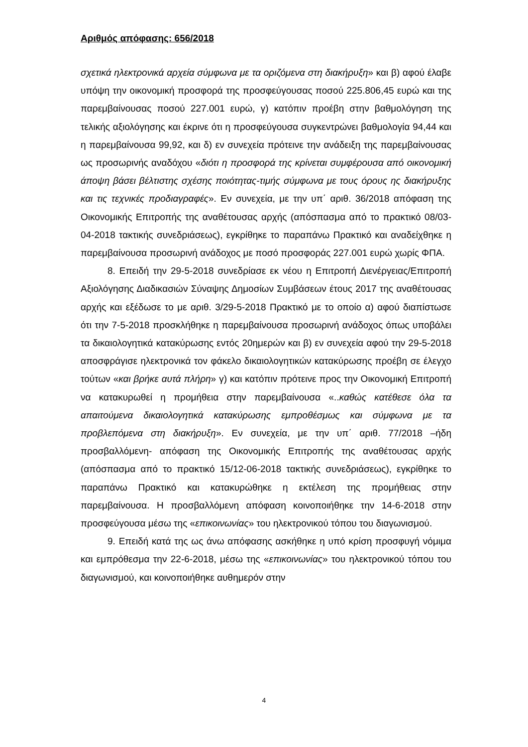Αριθμός απόφασης: 656/2018
σχετικά ηλεκτρονικά αρχεία σύμφωνα με τα οριζόμενα στη διακήρυξη» και β) αφού έλαβε υπόψη την οικονομική προσφορά της προσφεύγουσας ποσού 225.806,45 ευρώ και της παρεμβαίνουσας ποσού 227.001 ευρώ, γ) κατόπιν προέβη στην βαθμολόγηση της τελικής αξιολόγησης και έκρινε ότι η προσφεύγουσα συγκεντρώνει βαθμολογία 94,44 και η παρεμβαίνουσα 99,92, και δ) εν συνεχεία πρότεινε την ανάδειξη της παρεμβαίνουσας ως προσωρινής αναδόχου «διότι η προσφορά της κρίνεται συμφέρουσα από οικονομική άποψη βάσει βέλτιστης σχέσης ποιότητας-τιμής σύμφωνα με τους όρους ης διακήρυξης και τις τεχνικές προδιαγραφές». Εν συνεχεία, με την υπ΄ αριθ. 36/2018 απόφαση της Οικονομικής Επιτροπής της αναθέτουσας αρχής (απόσπασμα από το πρακτικό 08/03-04-2018 τακτικής συνεδριάσεως), εγκρίθηκε το παραπάνω Πρακτικό και αναδείχθηκε η παρεμβαίνουσα προσωρινή ανάδοχος με ποσό προσφοράς 227.001 ευρώ χωρίς ΦΠΑ.
8. Επειδή την 29-5-2018 συνεδρίασε εκ νέου η Επιτροπή Διενέργειας/Επιτροπή Αξιολόγησης Διαδικασιών Σύναψης Δημοσίων Συμβάσεων έτους 2017 της αναθέτουσας αρχής και εξέδωσε το με αριθ. 3/29-5-2018 Πρακτικό με το οποίο α) αφού διαπίστωσε ότι την 7-5-2018 προσκλήθηκε η παρεμβαίνουσα προσωρινή ανάδοχος όπως υποβάλει τα δικαιολογητικά κατακύρωσης εντός 20ημερών και β) εν συνεχεία αφού την 29-5-2018 αποσφράγισε ηλεκτρονικά τον φάκελο δικαιολογητικών κατακύρωσης προέβη σε έλεγχο τούτων «και βρήκε αυτά πλήρη» γ) και κατόπιν πρότεινε προς την Οικονομική Επιτροπή να κατακυρωθεί η προμήθεια στην παρεμβαίνουσα «..καθώς κατέθεσε όλα τα απαιτούμενα δικαιολογητικά κατακύρωσης εμπροθέσμως και σύμφωνα με τα προβλεπόμενα στη διακήρυξη». Εν συνεχεία, με την υπ΄ αριθ. 77/2018 –ήδη προσβαλλόμενη- απόφαση της Οικονομικής Επιτροπής της αναθέτουσας αρχής (απόσπασμα από το πρακτικό 15/12-06-2018 τακτικής συνεδριάσεως), εγκρίθηκε το παραπάνω Πρακτικό και κατακυρώθηκε η εκτέλεση της προμήθειας στην παρεμβαίνουσα. Η προσβαλλόμενη απόφαση κοινοποιήθηκε την 14-6-2018 στην προσφεύγουσα μέσω της «επικοινωνίας» του ηλεκτρονικού τόπου του διαγωνισμού.
9. Επειδή κατά της ως άνω απόφασης ασκήθηκε η υπό κρίση προσφυγή νόμιμα και εμπρόθεσμα την 22-6-2018, μέσω της «επικοινωνίας» του ηλεκτρονικού τόπου του διαγωνισμού, και κοινοποιήθηκε αυθημερόν στην
4